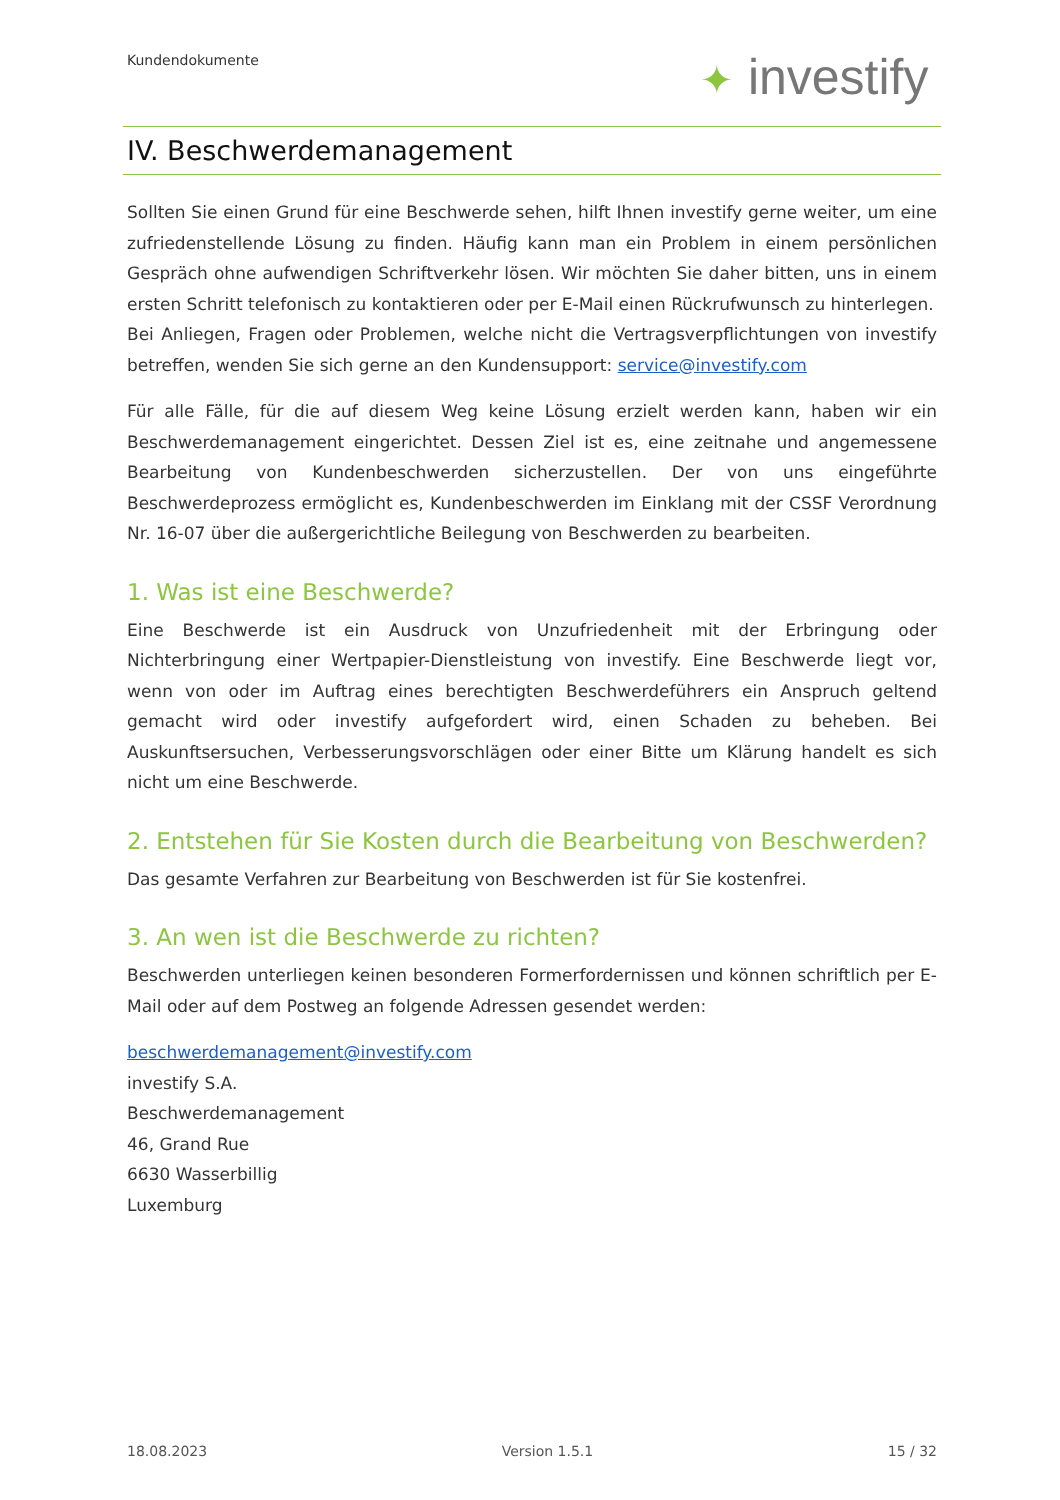Kundendokumente ✦ investify
IV. Beschwerdemanagement
Sollten Sie einen Grund für eine Beschwerde sehen, hilft Ihnen investify gerne weiter, um eine zufriedenstellende Lösung zu finden. Häufig kann man ein Problem in einem persönlichen Gespräch ohne aufwendigen Schriftverkehr lösen. Wir möchten Sie daher bitten, uns in einem ersten Schritt telefonisch zu kontaktieren oder per E-Mail einen Rückrufwunsch zu hinterlegen.
Bei Anliegen, Fragen oder Problemen, welche nicht die Vertragsverpflichtungen von investify betreffen, wenden Sie sich gerne an den Kundensupport: service@investify.com
Für alle Fälle, für die auf diesem Weg keine Lösung erzielt werden kann, haben wir ein Beschwerdemanagement eingerichtet. Dessen Ziel ist es, eine zeitnahe und angemessene Bearbeitung von Kundenbeschwerden sicherzustellen. Der von uns eingeführte Beschwerdeprozess ermöglicht es, Kundenbeschwerden im Einklang mit der CSSF Verordnung Nr. 16-07 über die außergerichtliche Beilegung von Beschwerden zu bearbeiten.
1. Was ist eine Beschwerde?
Eine Beschwerde ist ein Ausdruck von Unzufriedenheit mit der Erbringung oder Nichterbringung einer Wertpapier-Dienstleistung von investify. Eine Beschwerde liegt vor, wenn von oder im Auftrag eines berechtigten Beschwerdeführers ein Anspruch geltend gemacht wird oder investify aufgefordert wird, einen Schaden zu beheben. Bei Auskunftsersuchen, Verbesserungsvorschlägen oder einer Bitte um Klärung handelt es sich nicht um eine Beschwerde.
2. Entstehen für Sie Kosten durch die Bearbeitung von Beschwerden?
Das gesamte Verfahren zur Bearbeitung von Beschwerden ist für Sie kostenfrei.
3. An wen ist die Beschwerde zu richten?
Beschwerden unterliegen keinen besonderen Formerfordernissen und können schriftlich per E-Mail oder auf dem Postweg an folgende Adressen gesendet werden:
beschwerdemanagement@investify.com
investify S.A.
Beschwerdemanagement
46, Grand Rue
6630 Wasserbillig
Luxemburg
18.08.2023 Version 1.5.1 15 / 32